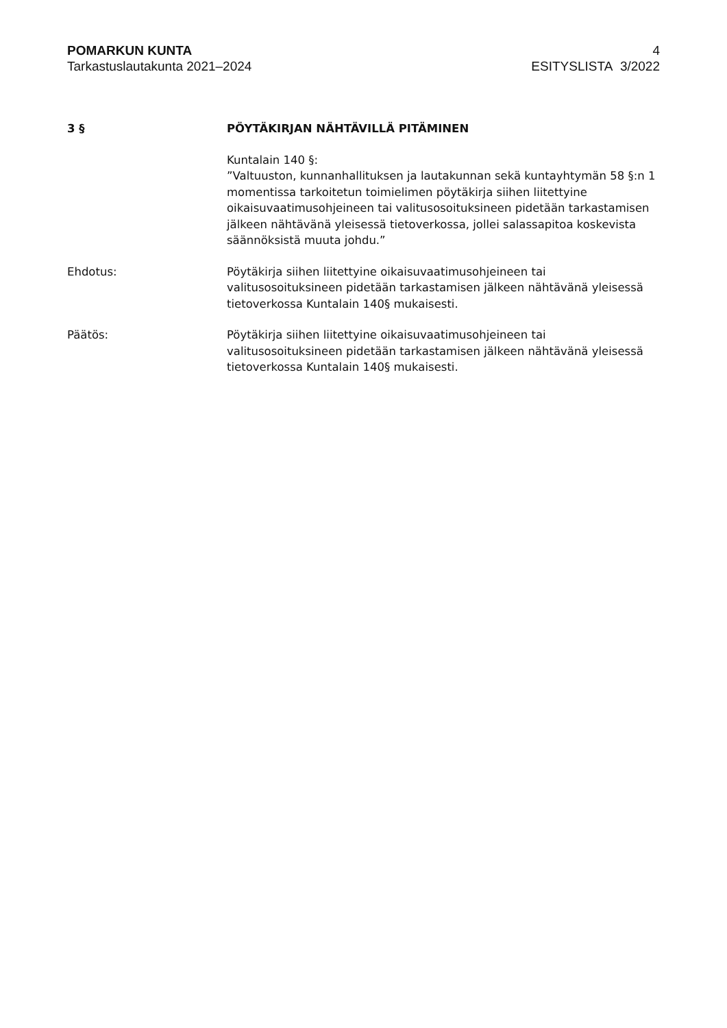POMARKUN KUNTA
Tarkastuslautakunta 2021–2024
4
ESITYSLISTA 3/2022
3 § PÖYTÄKIRJAN NÄHTÄVILLÄ PITÄMINEN
Kuntalain 140 §:
”Valtuuston, kunnanhallituksen ja lautakunnan sekä kuntayhtymän 58 §:n 1 momentissa tarkoitetun toimielimen pöytäkirja siihen liitettyine oikaisuvaatimusohjeineen tai valitusosoituksineen pidetään tarkastamisen jälkeen nähtävänä yleisessä tietoverkossa, jollei salassapitoa koskevista säännöksistä muuta johdu.”
Ehdotus: Pöytäkirja siihen liitettyine oikaisuvaatimusohjeineen tai valitusosoituksineen pidetään tarkastamisen jälkeen nähtävänä yleisessä tietoverkossa Kuntalain 140§ mukaisesti.
Päätös: Pöytäkirja siihen liitettyine oikaisuvaatimusohjeineen tai valitusosoituksineen pidetään tarkastamisen jälkeen nähtävänä yleisessä tietoverkossa Kuntalain 140§ mukaisesti.